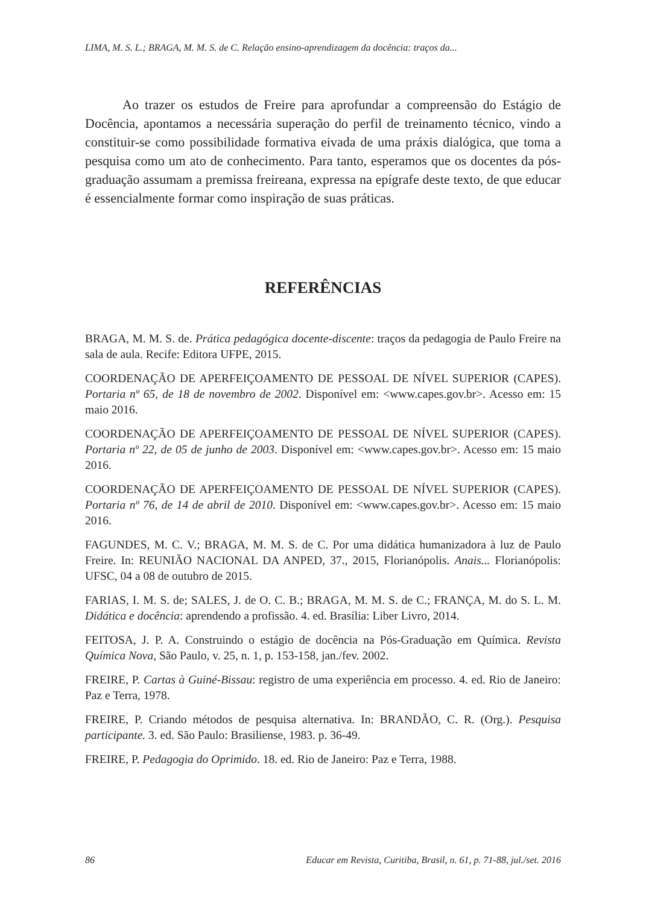LIMA, M. S. L.; BRAGA, M. M. S. de C. Relação ensino-aprendizagem da docência: traços da...
Ao trazer os estudos de Freire para aprofundar a compreensão do Estágio de Docência, apontamos a necessária superação do perfil de treinamento técnico, vindo a constituir-se como possibilidade formativa eivada de uma práxis dialógica, que toma a pesquisa como um ato de conhecimento. Para tanto, esperamos que os docentes da pós-graduação assumam a premissa freireana, expressa na epígrafe deste texto, de que educar é essencialmente formar como inspiração de suas práticas.
REFERÊNCIAS
BRAGA, M. M. S. de. Prática pedagógica docente-discente: traços da pedagogia de Paulo Freire na sala de aula. Recife: Editora UFPE, 2015.
COORDENAÇÃO DE APERFEIÇOAMENTO DE PESSOAL DE NÍVEL SUPERIOR (CAPES). Portaria nº 65, de 18 de novembro de 2002. Disponível em: <www.capes.gov.br>. Acesso em: 15 maio 2016.
COORDENAÇÃO DE APERFEIÇOAMENTO DE PESSOAL DE NÍVEL SUPERIOR (CAPES). Portaria nº 22, de 05 de junho de 2003. Disponível em: <www.capes.gov.br>. Acesso em: 15 maio 2016.
COORDENAÇÃO DE APERFEIÇOAMENTO DE PESSOAL DE NÍVEL SUPERIOR (CAPES). Portaria nº 76, de 14 de abril de 2010. Disponível em: <www.capes.gov.br>. Acesso em: 15 maio 2016.
FAGUNDES, M. C. V.; BRAGA, M. M. S. de C. Por uma didática humanizadora à luz de Paulo Freire. In: REUNIÃO NACIONAL DA ANPED, 37., 2015, Florianópolis. Anais... Florianópolis: UFSC, 04 a 08 de outubro de 2015.
FARIAS, I. M. S. de; SALES, J. de O. C. B.; BRAGA, M. M. S. de C.; FRANÇA, M. do S. L. M. Didática e docência: aprendendo a profissão. 4. ed. Brasília: Liber Livro, 2014.
FEITOSA, J. P. A. Construindo o estágio de docência na Pós-Graduação em Química. Revista Química Nova, São Paulo, v. 25, n. 1, p. 153-158, jan./fev. 2002.
FREIRE, P. Cartas à Guiné-Bissau: registro de uma experiência em processo. 4. ed. Rio de Janeiro: Paz e Terra, 1978.
FREIRE, P. Criando métodos de pesquisa alternativa. In: BRANDÃO, C. R. (Org.). Pesquisa participante. 3. ed. São Paulo: Brasiliense, 1983. p. 36-49.
FREIRE, P. Pedagogia do Oprimido. 18. ed. Rio de Janeiro: Paz e Terra, 1988.
86 Educar em Revista, Curitiba, Brasil, n. 61, p. 71-88, jul./set. 2016